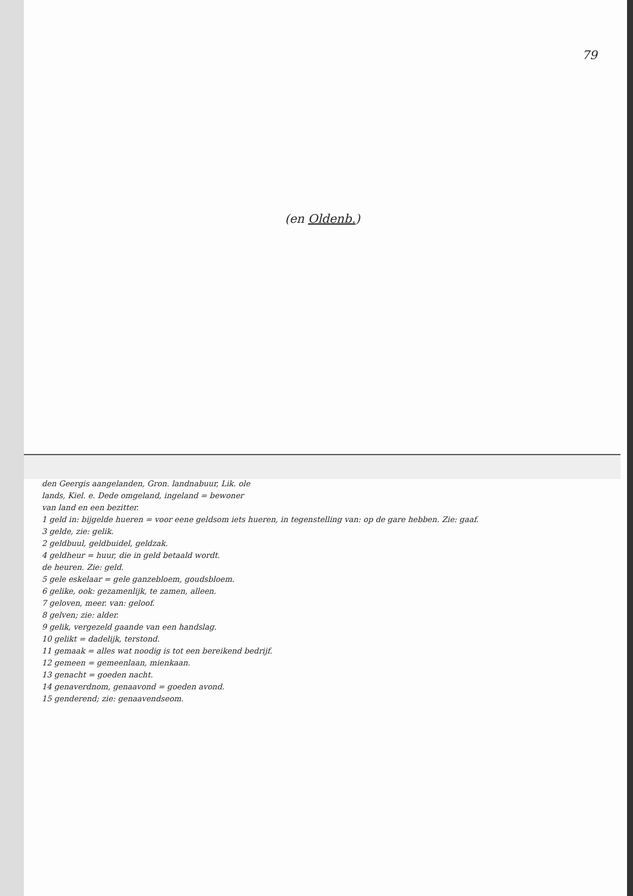79
(en Oldenb.)
den Geergis aangelanden, Gron. landnabuur, Lik. ole
lands, Kiel. e. Dede omgeland, ingeland = bewoner
van land en een bezitter.
1 geld in: bijgelde hueren = voor eene geldsom iets hueren, in tegenstelling van: op de gare hebben. Zie: gaaf.
3 gelde, zie: gelik.
2 geldbuul, geldbuidel, geldzak.
4 geldheur = huur, die in geld betaald wordt.
de heuren. Zie: geld.
5 gele eskelaar = gele ganzebloem, goudsbloem.
6 gelike, ook: gezamenlijk, te zamen, alleen.
7 geloven, meer. van: geloof.
8 gelven; zie: alder.
9 gelik, vergezeld gaande van een handslag.
10 gelikt = dadelijk, terstond.
11 gemaak = alles wat noodig is tot een bereikend bedrijf.
12 gemeen = gemeenlaan, mienkaan.
13 genacht = goeden nacht.
14 genaverdnom, genaavond = goeden avond.
15 genderend; zie: genaavendseom.